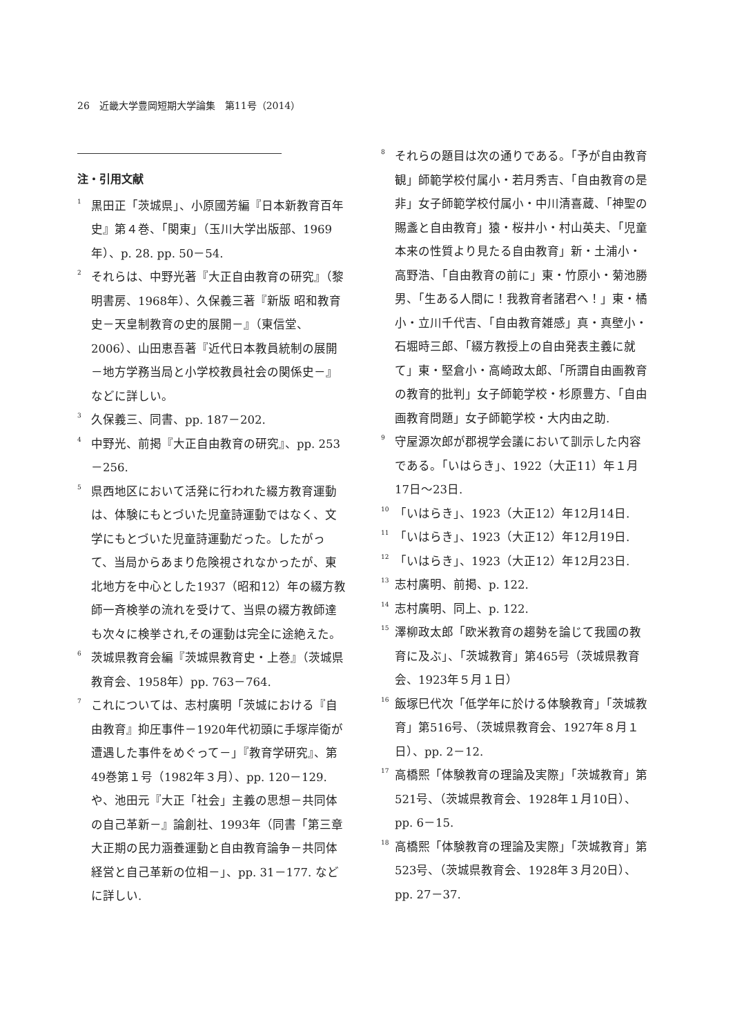26　近畿大学豊岡短期大学論集　第11号（2014）
注・引用文献
<sup>1</sup> 黒田正「茨城県」、小原國芳編『日本新教育百年史』第４巻、「関東」（玉川大学出版部、1969年）、p. 28. pp. 50－54.
<sup>2</sup> それらは、中野光著『大正自由教育の研究』（黎明書房、1968年）、久保義三著『新版 昭和教育史－天皇制教育の史的展開－』（東信堂、2006）、山田恵吾著『近代日本教員統制の展開－地方学務当局と小学校教員社会の関係史－』などに詳しい。
<sup>3</sup> 久保義三、同書、pp. 187－202.
<sup>4</sup> 中野光、前掲『大正自由教育の研究』、pp. 253－256.
<sup>5</sup> 県西地区において活発に行われた綴方教育運動は、体験にもとづいた児童詩運動ではなく、文学にもとづいた児童詩運動だった。したがって、当局からあまり危険視されなかったが、東北地方を中心とした1937（昭和12）年の綴方教師一斉検挙の流れを受けて、当県の綴方教師達も次々に検挙され,その運動は完全に途絶えた。
<sup>6</sup> 茨城県教育会編『茨城県教育史・上巻』（茨城県教育会、1958年）pp. 763－764.
<sup>7</sup> これについては、志村廣明「茨城における『自由教育』抑圧事件－1920年代初頭に手塚岸衛が遭遇した事件をめぐって－」『教育学研究』、第49巻第１号（1982年３月）、pp. 120－129. や、池田元『大正「社会」主義の思想－共同体の自己革新－』論創社、1993年（同書「第三章　大正期の民力涵養運動と自由教育論争－共同体経営と自己革新の位相－」、pp. 31－177. などに詳しい.
<sup>8</sup> それらの題目は次の通りである。「予が自由教育観」師範学校付属小・若月秀吉、「自由教育の是非」女子師範学校付属小・中川清喜蔵、「神聖の賜盞と自由教育」猿・桜井小・村山英夫、「児童本来の性質より見たる自由教育」新・土浦小・高野浩、「自由教育の前に」東・竹原小・菊池勝男、「生ある人間に！我教育者諸君へ！」東・橘小・立川千代吉、「自由教育雑感」真・真壁小・石堀時三郎、「綴方教授上の自由発表主義に就て」東・堅倉小・高崎政太郎、「所謂自由画教育の教育的批判」女子師範学校・杉原豊方、「自由画教育問題」女子師範学校・大内由之助.
<sup>9</sup> 守屋源次郎が郡視学会議において訓示した内容である。「いはらき」、1922（大正11）年１月17日～23日.
<sup>10</sup>「いはらき」、1923（大正12）年12月14日.
<sup>11</sup>「いはらき」、1923（大正12）年12月19日.
<sup>12</sup>「いはらき」、1923（大正12）年12月23日.
<sup>13</sup> 志村廣明、前掲、p. 122.
<sup>14</sup> 志村廣明、同上、p. 122.
<sup>15</sup> 澤柳政太郎「欧米教育の趨勢を論じて我國の教育に及ぶ」、「茨城教育」第465号（茨城県教育会、1923年５月１日）
<sup>16</sup> 飯塚巳代次「低学年に於ける体験教育」「茨城教育」第516号、（茨城県教育会、1927年８月１日）、pp. 2－12.
<sup>17</sup> 高橋熙「体験教育の理論及実際」「茨城教育」第521号、（茨城県教育会、1928年１月10日）、pp. 6－15.
<sup>18</sup> 高橋熙「体験教育の理論及実際」「茨城教育」第523号、（茨城県教育会、1928年３月20日）、pp. 27－37.